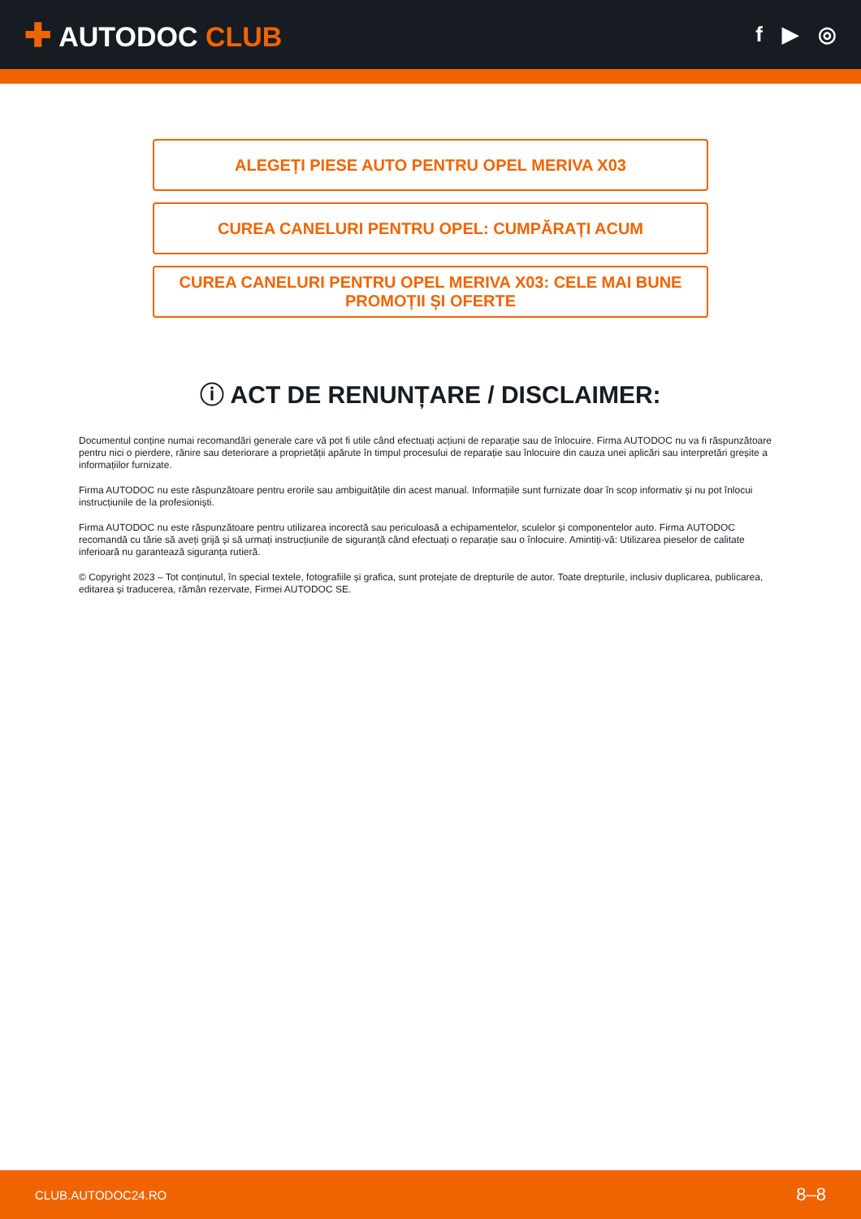✚ AUTODOC CLUB
f ▶ ◎
ALEGEȚI PIESE AUTO PENTRU OPEL MERIVA X03
CUREA CANELURI PENTRU OPEL: CUMPĂRAȚI ACUM
CUREA CANELURI PENTRU OPEL MERIVA X03: CELE MAI BUNE PROMOȚII ȘI OFERTE
ⓘ ACT DE RENUNȚARE / DISCLAIMER:
Documentul conține numai recomandări generale care vă pot fi utile când efectuați acțiuni de reparație sau de înlocuire. Firma AUTODOC nu va fi răspunzătoare pentru nici o pierdere, rănire sau deteriorare a proprietății apărute în timpul procesului de reparație sau înlocuire din cauza unei aplicări sau interpretări greșite a informațiilor furnizate.
Firma AUTODOC nu este răspunzătoare pentru erorile sau ambiguitățile din acest manual. Informațiile sunt furnizate doar în scop informativ și nu pot înlocui instrucțiunile de la profesioniști.
Firma AUTODOC nu este răspunzătoare pentru utilizarea incorectă sau periculoasă a echipamentelor, sculelor și componentelor auto. Firma AUTODOC recomandă cu tărie să aveți grijă și să urmați instrucțiunile de siguranță când efectuați o reparație sau o înlocuire. Amintiți-vă: Utilizarea pieselor de calitate inferioară nu garantează siguranța rutieră.
© Copyright 2023 – Tot conținutul, în special textele, fotografiile și grafica, sunt protejate de drepturile de autor. Toate drepturile, inclusiv duplicarea, publicarea, editarea și traducerea, rămân rezervate, Firmei AUTODOC SE.
CLUB.AUTODOC24.RO 8–8